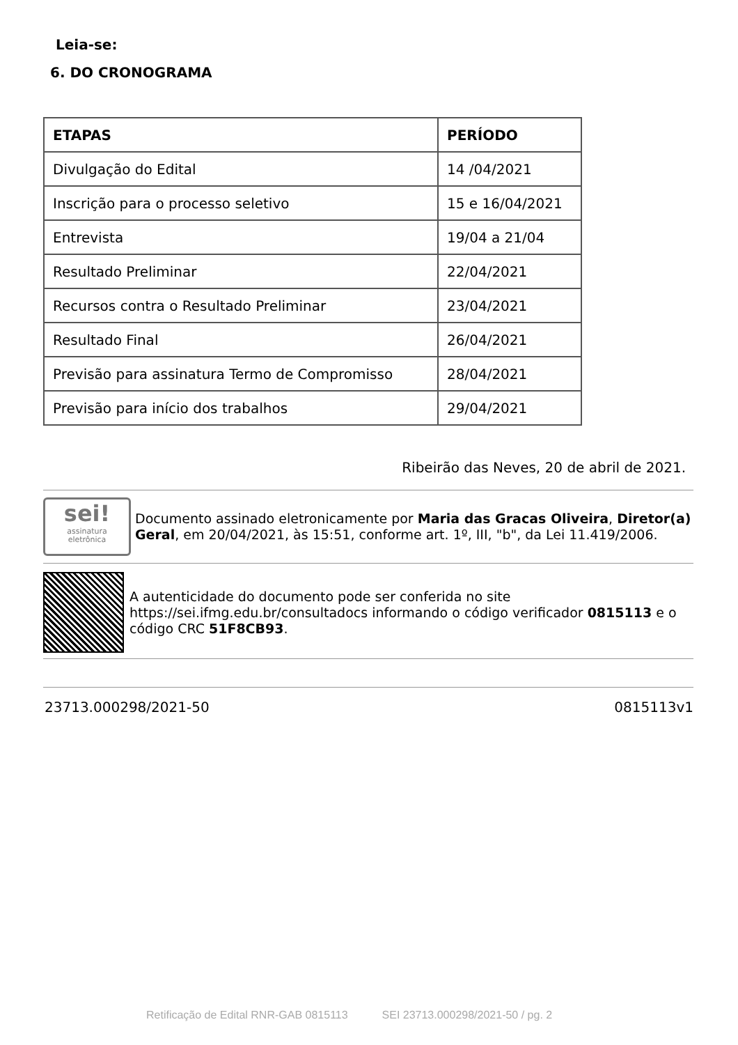Leia-se:
6. DO CRONOGRAMA
| ETAPAS | PERÍODO |
| --- | --- |
| Divulgação do Edital | 14 /04/2021 |
| Inscrição para o processo seletivo | 15 e 16/04/2021 |
| Entrevista | 19/04 a 21/04 |
| Resultado Preliminar | 22/04/2021 |
| Recursos contra o Resultado Preliminar | 23/04/2021 |
| Resultado Final | 26/04/2021 |
| Previsão para assinatura Termo de Compromisso | 28/04/2021 |
| Previsão para início dos trabalhos | 29/04/2021 |
Ribeirão das Neves, 20 de abril de 2021.
sei!
assinatura
eletrônica
Documento assinado eletronicamente por Maria das Gracas Oliveira, Diretor(a) Geral, em 20/04/2021, às 15:51, conforme art. 1º, III, "b", da Lei 11.419/2006.
A autenticidade do documento pode ser conferida no site https://sei.ifmg.edu.br/consultadocs informando o código verificador 0815113 e o código CRC 51F8CB93.
23713.000298/2021-50 0815113v1
Retificação de Edital RNR-GAB 0815113 SEI 23713.000298/2021-50 / pg. 2